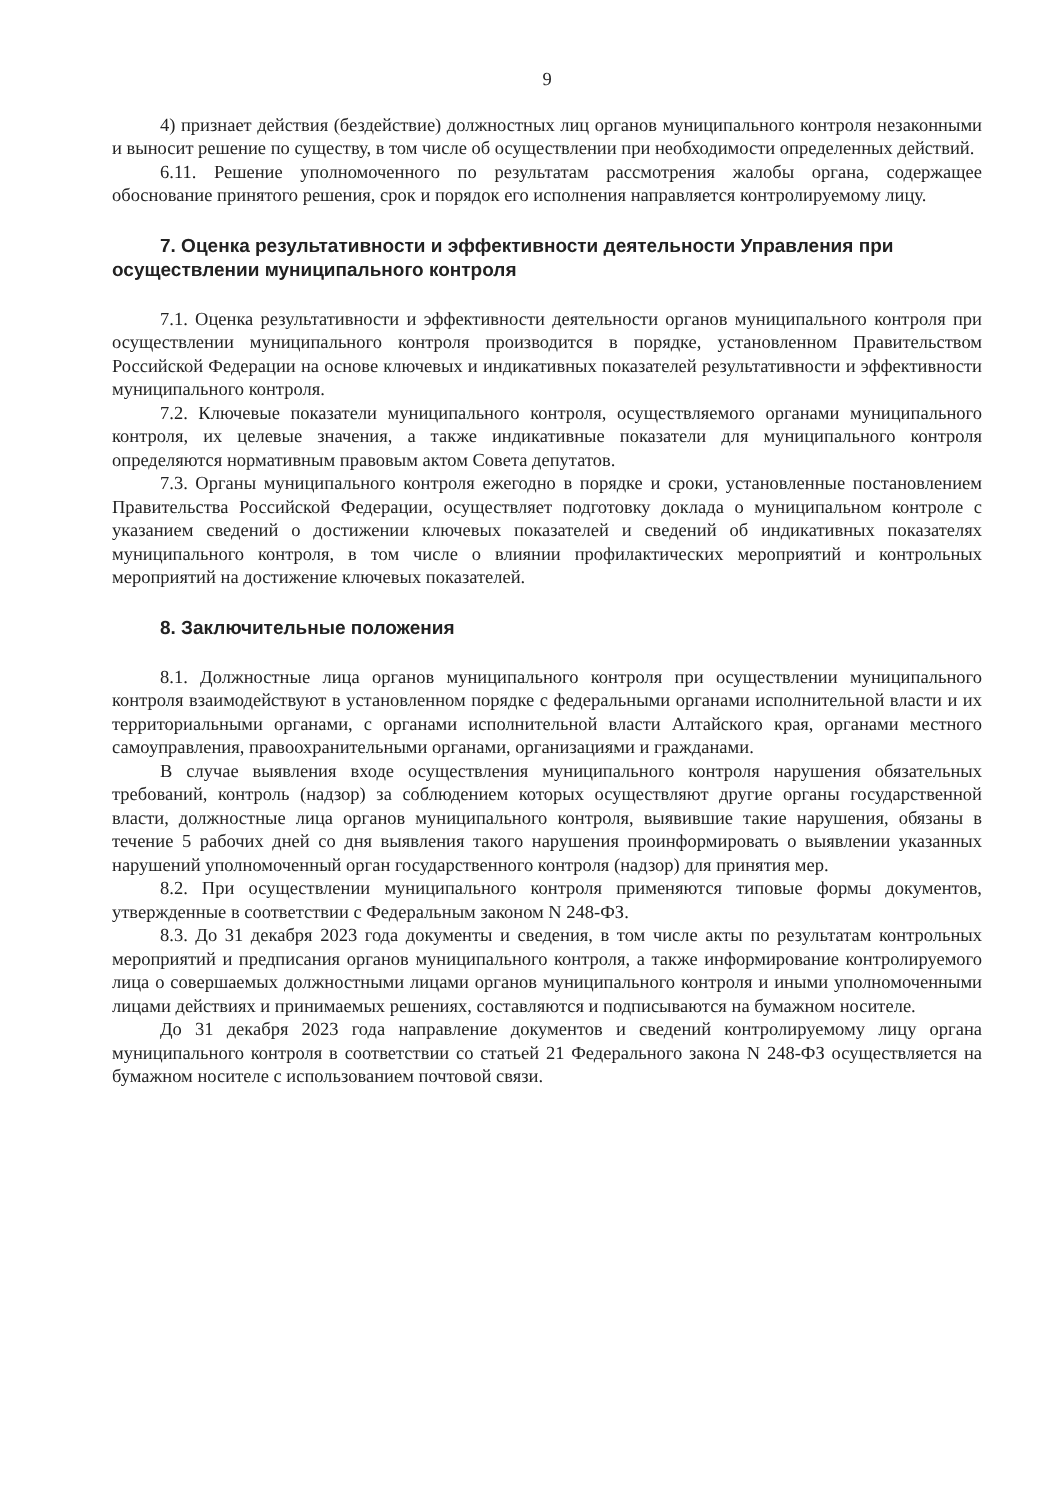9
4) признает действия (бездействие) должностных лиц органов муниципального контроля незаконными и выносит решение по существу, в том числе об осуществлении при необходимости определенных действий.
6.11. Решение уполномоченного по результатам рассмотрения жалобы органа, содержащее обоснование принятого решения, срок и порядок его исполнения направляется контролируемому лицу.
7. Оценка результативности и эффективности деятельности Управления при осуществлении муниципального контроля
7.1. Оценка результативности и эффективности деятельности органов муниципального контроля при осуществлении муниципального контроля производится в порядке, установленном Правительством Российской Федерации на основе ключевых и индикативных показателей результативности и эффективности муниципального контроля.
7.2. Ключевые показатели муниципального контроля, осуществляемого органами муниципального контроля, их целевые значения, а также индикативные показатели для муниципального контроля определяются нормативным правовым актом Совета депутатов.
7.3. Органы муниципального контроля ежегодно в порядке и сроки, установленные постановлением Правительства Российской Федерации, осуществляет подготовку доклада о муниципальном контроле с указанием сведений о достижении ключевых показателей и сведений об индикативных показателях муниципального контроля, в том числе о влиянии профилактических мероприятий и контрольных мероприятий на достижение ключевых показателей.
8. Заключительные положения
8.1. Должностные лица органов муниципального контроля при осуществлении муниципального контроля взаимодействуют в установленном порядке с федеральными органами исполнительной власти и их территориальными органами, с органами исполнительной власти Алтайского края, органами местного самоуправления, правоохранительными органами, организациями и гражданами.
В случае выявления входе осуществления муниципального контроля нарушения обязательных требований, контроль (надзор) за соблюдением которых осуществляют другие органы государственной власти, должностные лица органов муниципального контроля, выявившие такие нарушения, обязаны в течение 5 рабочих дней со дня выявления такого нарушения проинформировать о выявлении указанных нарушений уполномоченный орган государственного контроля (надзор) для принятия мер.
8.2. При осуществлении муниципального контроля применяются типовые формы документов, утвержденные в соответствии с Федеральным законом N 248-ФЗ.
8.3. До 31 декабря 2023 года документы и сведения, в том числе акты по результатам контрольных мероприятий и предписания органов муниципального контроля, а также информирование контролируемого лица о совершаемых должностными лицами органов муниципального контроля и иными уполномоченными лицами действиях и принимаемых решениях, составляются и подписываются на бумажном носителе.
До 31 декабря 2023 года направление документов и сведений контролируемому лицу органа муниципального контроля в соответствии со статьей 21 Федерального закона N 248-ФЗ осуществляется на бумажном носителе с использованием почтовой связи.